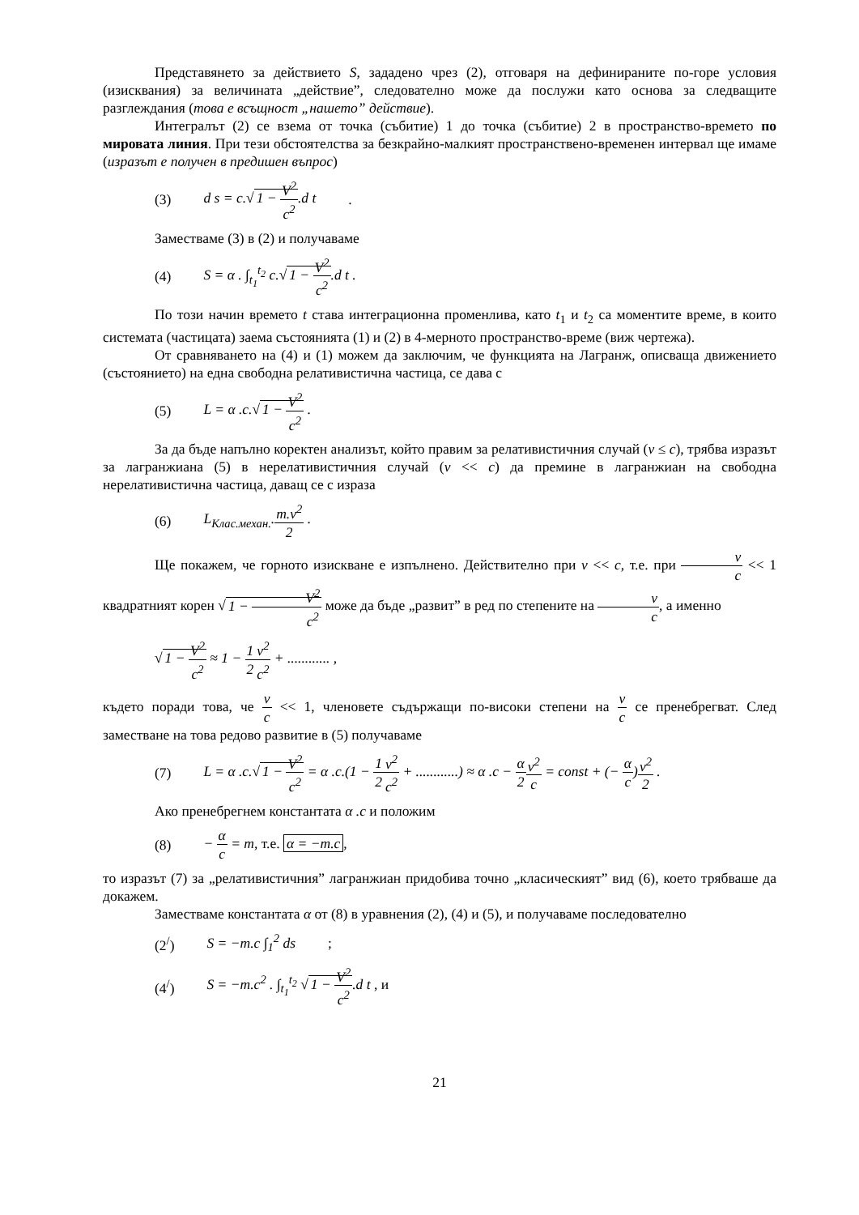Представянето за действието S, зададено чрез (2), отговаря на дефинираните по-горе условия (изисквания) за величината „действие”, следователно може да послужи като основа за следващите разглеждания (това е всъщност „нашето” действие).
Интегралът (2) се взема от точка (събитие) 1 до точка (събитие) 2 в пространство-времето по мировата линия. При тези обстоятелства за безкрайно-малкият пространствено-временен интервал ще имаме (изразът е получен в предишен въпрос)
(3) d s = c.√ 1 − V<sup>2</sup> c<sup>2</sup>.d t .
Заместваме (3) в (2) и получаваме
(4) S = α . ∫<sub>t<sub>1</sub></sub><sup>t<sub>2</sub></sup> c.√ 1 − V<sup>2</sup> c<sup>2</sup>.d t .
По този начин времето t става интеграционна променлива, като t<sub>1</sub> и t<sub>2</sub> са моментите време, в които системата (частицата) заема състоянията (1) и (2) в 4-мерното пространство-време (виж чертежа).
От сравняването на (4) и (1) можем да заключим, че функцията на Лагранж, описваща движението (състоянието) на една свободна релативистична частица, се дава с
(5) L = α .c.√ 1 − V<sup>2</sup> c<sup>2</sup> .
За да бъде напълно коректен анализът, който правим за релативистичния случай (v ≤ c), трябва изразът за лагранжиана (5) в нерелативистичния случай (v << c) да премине в лагранжиан на свободна нерелативистична частица, даващ се с израза
(6) L<sub>Клас.механ.</sub>.m.v<sup>2</sup> 2 .
Ще покажем, че горното изискване е изпълнено. Действително при v << c, т.е. при v c << 1 квадратният корен √ 1 − V<sup>2</sup> c<sup>2</sup> може да бъде „развит” в ред по степените на v c, а именно
√ 1 − V<sup>2</sup> c<sup>2</sup> ≈ 1 − 1 2 v<sup>2</sup> c<sup>2</sup> + ............ ,
където поради това, че v c << 1, членовете съдържащи по-високи степени на v c се пренебрегват. След заместване на това редово развитие в (5) получаваме
(7) L = α .c.√ 1 − V<sup>2</sup> c<sup>2</sup> = α .c.(1 − 1 2 v<sup>2</sup> c<sup>2</sup> + ............) ≈ α .c − α 2 v<sup>2</sup> c = const + (− α c)v<sup>2</sup> 2 .
Ако пренебрегнем константата α .c и положим
(8) − α c = m, т.е. α = −m.c,
то изразът (7) за „релативистичния” лагранжиан придобива точно „класическият” вид (6), което трябваше да докажем.
Заместваме константата α от (8) в уравнения (2), (4) и (5), и получаваме последователно
(2<sup>/</sup>) S = −m.c ∫<sub>1</sub><sup>2</sup> ds ;
(4<sup>/</sup>) S = −m.c<sup>2</sup> . ∫<sub>t<sub>1</sub></sub><sup>t<sub>2</sub></sup> √ 1 − V<sup>2</sup> c<sup>2</sup>.d t , и
21